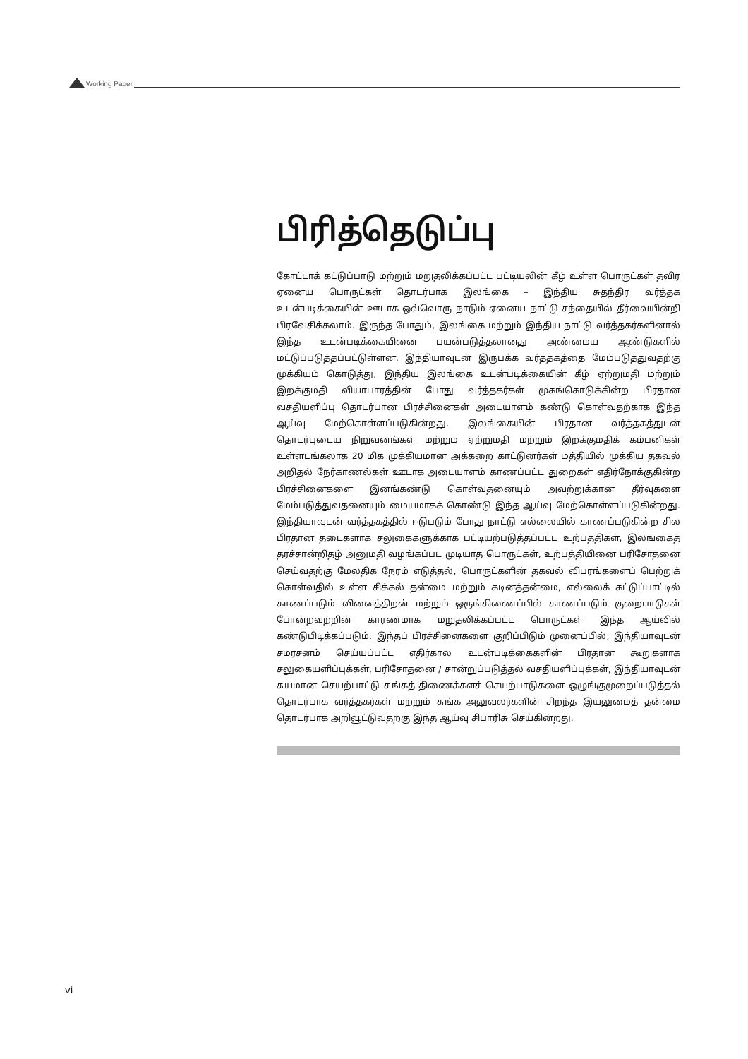Working Paper
பிரித்தெடுப்பு
கோட்டாக் கட்டுப்பாடு மற்றும் மறுதலிக்கப்பட்ட பட்டியலின் கீழ் உள்ள பொருட்கள் தவிர ஏனைய பொருட்கள் தொடர்பாக இலங்கை – இந்திய சுதந்திர வர்த்தக உடன்படிக்கையின் ஊடாக ஒவ்வொரு நாடும் ஏனைய நாட்டு சந்தையில் தீர்வையின்றி பிரவேசிக்கலாம். இருந்த போதும், இலங்கை மற்றும் இந்திய நாட்டு வர்த்தகர்களினால் இந்த உடன்படிக்கையினை பயன்படுத்தலானது அண்மைய ஆண்டுகளில் மட்டுப்படுத்தப்பட்டுள்ளன. இந்தியாவுடன் இருபக்க வர்த்தகத்தை மேம்படுத்துவதற்கு முக்கியம் கொடுத்து, இந்திய இலங்கை உடன்படிக்கையின் கீழ் ஏற்றுமதி மற்றும் இறக்குமதி வியாபாரத்தின் போது வர்த்தகர்கள் முகங்கொடுக்கின்ற பிரதான வசதியளிப்பு தொடர்பான பிரச்சினைகள் அடையாளம் கண்டு கொள்வதற்காக இந்த ஆய்வு மேற்கொள்ளப்படுகின்றது. இலங்கையின் பிரதான வர்த்தகத்துடன் தொடர்புடைய நிறுவனங்கள் மற்றும் ஏற்றுமதி மற்றும் இறக்குமதிக் கம்பனிகள் உள்ளடங்கலாக 20 மிக முக்கியமான அக்கறை காட்டுனர்கள் மத்தியில் முக்கிய தகவல் அறிதல் நேர்காணல்கள் ஊடாக அடையாளம் காணப்பட்ட துறைகள் எதிர்நோக்குகின்ற பிரச்சினைகளை இனங்கண்டு கொள்வதனையும் அவற்றுக்கான தீர்வுகளை மேம்படுத்துவதனையும் மையமாகக் கொண்டு இந்த ஆய்வு மேற்கொள்ளப்படுகின்றது. இந்தியாவுடன் வர்த்தகத்தில் ஈடுபடும் போது நாட்டு எல்லையில் காணப்படுகின்ற சில பிரதான தடைகளாக சலுகைகளுக்காக பட்டியற்படுத்தப்பட்ட உற்பத்திகள், இலங்கைத் தரச்சான்றிதழ் அனுமதி வழங்கப்பட முடியாத பொருட்கள், உற்பத்தியினை பரிசோதனை செய்வதற்கு மேலதிக நேரம் எடுத்தல், பொருட்களின் தகவல் விபரங்களைப் பெற்றுக் கொள்வதில் உள்ள சிக்கல் தன்மை மற்றும் கடினத்தன்மை, எல்லைக் கட்டுப்பாட்டில் காணப்படும் வினைத்திறன் மற்றும் ஒருங்கிணைப்பில் காணப்படும் குறைபாடுகள் போன்றவற்றின் காரணமாக மறுதலிக்கப்பட்ட பொருட்கள் இந்த ஆய்வில் கண்டுபிடிக்கப்படும். இந்தப் பிரச்சினைகளை குறிப்பிடும் முனைப்பில், இந்தியாவுடன் சமரசனம் செய்யப்பட்ட எதிர்கால உடன்படிக்கைகளின் பிரதான கூறுகளாக சலுகையளிப்புக்கள், பரிசோதனை / சான்றுப்படுத்தல் வசதியளிப்புக்கள், இந்தியாவுடன் சுயமான செயற்பாட்டு சுங்கத் திணைக்களச் செயற்பாடுகளை ஒழுங்குமுறைப்படுத்தல் தொடர்பாக வர்த்தகர்கள் மற்றும் சுங்க அலுவலர்களின் சிறந்த இயலுமைத் தன்மை தொடர்பாக அறிவூட்டுவதற்கு இந்த ஆய்வு சிபாரிசு செய்கின்றது.
vi